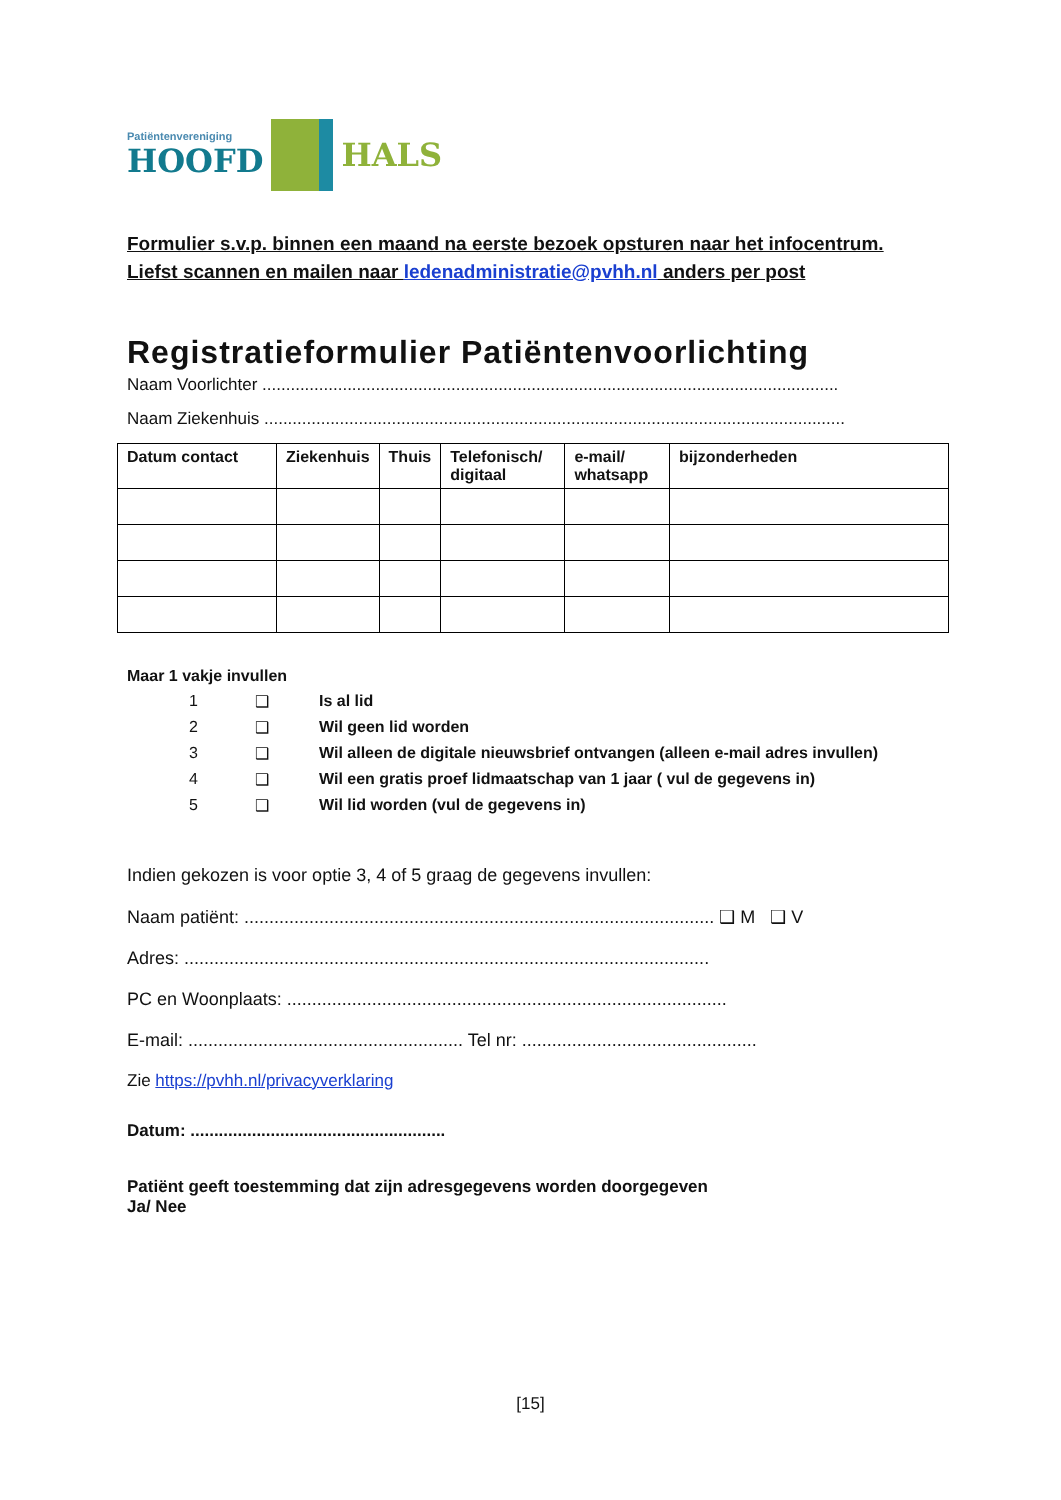Patiëntenvereniging
HOOFD
HALS
Formulier s.v.p. binnen een maand na eerste bezoek opsturen naar het infocentrum.
Liefst scannen en mailen naar ledenadministratie@pvhh.nl anders per post
Registratieformulier Patiëntenvoorlichting
Naam Voorlichter ..........................................................................................................................
Naam Ziekenhuis ...........................................................................................................................
| Datum contact | Ziekenhuis | Thuis | Telefonisch/ digitaal | e-mail/ whatsapp | bijzonderheden |
| --- | --- | --- | --- | --- | --- |
Maar 1 vakje invullen
1 ❑ Is al lid
2 ❑ Wil geen lid worden
3 ❑ Wil alleen de digitale nieuwsbrief ontvangen (alleen e-mail adres invullen)
4 ❑ Wil een gratis proef lidmaatschap van 1 jaar ( vul de gegevens in)
5 ❑ Wil lid worden (vul de gegevens in)
Indien gekozen is voor optie 3, 4 of 5 graag de gegevens invullen:
Naam patiënt: .............................................................................................. ❑ M ❑ V
Adres: .........................................................................................................
PC en Woonplaats: ........................................................................................
E-mail: ....................................................... Tel nr: ...............................................
Zie https://pvhh.nl/privacyverklaring
Datum: ......................................................
Patiënt geeft toestemming dat zijn adresgegevens worden doorgegeven
Ja/ Nee
[15]